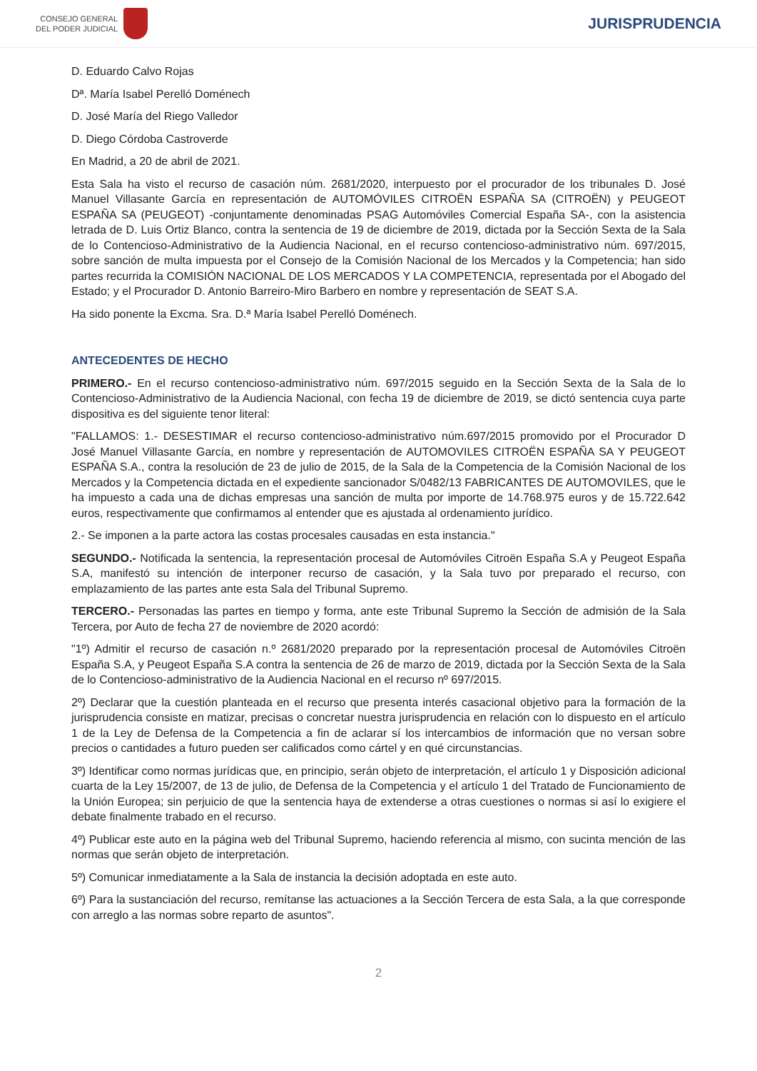CONSEJO GENERAL
DEL PODER JUDICIAL
JURISPRUDENCIA
D. Eduardo Calvo Rojas
Dª. María Isabel Perelló Doménech
D. José María del Riego Valledor
D. Diego Córdoba Castroverde
En Madrid, a 20 de abril de 2021.
Esta Sala ha visto el recurso de casación núm. 2681/2020, interpuesto por el procurador de los tribunales D. José Manuel Villasante García en representación de AUTOMÓVILES CITROËN ESPAÑA SA (CITROËN) y PEUGEOT ESPAÑA SA (PEUGEOT) -conjuntamente denominadas PSAG Automóviles Comercial España SA-, con la asistencia letrada de D. Luis Ortiz Blanco, contra la sentencia de 19 de diciembre de 2019, dictada por la Sección Sexta de la Sala de lo Contencioso-Administrativo de la Audiencia Nacional, en el recurso contencioso-administrativo núm. 697/2015, sobre sanción de multa impuesta por el Consejo de la Comisión Nacional de los Mercados y la Competencia; han sido partes recurrida la COMISIÓN NACIONAL DE LOS MERCADOS Y LA COMPETENCIA, representada por el Abogado del Estado; y el Procurador D. Antonio Barreiro-Miro Barbero en nombre y representación de SEAT S.A.
Ha sido ponente la Excma. Sra. D.ª María Isabel Perelló Doménech.
ANTECEDENTES DE HECHO
PRIMERO.- En el recurso contencioso-administrativo núm. 697/2015 seguido en la Sección Sexta de la Sala de lo Contencioso-Administrativo de la Audiencia Nacional, con fecha 19 de diciembre de 2019, se dictó sentencia cuya parte dispositiva es del siguiente tenor literal:
"FALLAMOS: 1.- DESESTIMAR el recurso contencioso-administrativo núm.697/2015 promovido por el Procurador D José Manuel Villasante García, en nombre y representación de AUTOMOVILES CITROËN ESPAÑA SA Y PEUGEOT ESPAÑA S.A., contra la resolución de 23 de julio de 2015, de la Sala de la Competencia de la Comisión Nacional de los Mercados y la Competencia dictada en el expediente sancionador S/0482/13 FABRICANTES DE AUTOMOVILES, que le ha impuesto a cada una de dichas empresas una sanción de multa por importe de 14.768.975 euros y de 15.722.642 euros, respectivamente que confirmamos al entender que es ajustada al ordenamiento jurídico.
2.- Se imponen a la parte actora las costas procesales causadas en esta instancia."
SEGUNDO.- Notificada la sentencia, la representación procesal de Automóviles Citroën España S.A y Peugeot España S.A, manifestó su intención de interponer recurso de casación, y la Sala tuvo por preparado el recurso, con emplazamiento de las partes ante esta Sala del Tribunal Supremo.
TERCERO.- Personadas las partes en tiempo y forma, ante este Tribunal Supremo la Sección de admisión de la Sala Tercera, por Auto de fecha 27 de noviembre de 2020 acordó:
"1º) Admitir el recurso de casación n.º 2681/2020 preparado por la representación procesal de Automóviles Citroën España S.A, y Peugeot España S.A contra la sentencia de 26 de marzo de 2019, dictada por la Sección Sexta de la Sala de lo Contencioso-administrativo de la Audiencia Nacional en el recurso nº 697/2015.
2º) Declarar que la cuestión planteada en el recurso que presenta interés casacional objetivo para la formación de la jurisprudencia consiste en matizar, precisas o concretar nuestra jurisprudencia en relación con lo dispuesto en el artículo 1 de la Ley de Defensa de la Competencia a fin de aclarar sí los intercambios de información que no versan sobre precios o cantidades a futuro pueden ser calificados como cártel y en qué circunstancias.
3º) Identificar como normas jurídicas que, en principio, serán objeto de interpretación, el artículo 1 y Disposición adicional cuarta de la Ley 15/2007, de 13 de julio, de Defensa de la Competencia y el artículo 1 del Tratado de Funcionamiento de la Unión Europea; sin perjuicio de que la sentencia haya de extenderse a otras cuestiones o normas si así lo exigiere el debate finalmente trabado en el recurso.
4º) Publicar este auto en la página web del Tribunal Supremo, haciendo referencia al mismo, con sucinta mención de las normas que serán objeto de interpretación.
5º) Comunicar inmediatamente a la Sala de instancia la decisión adoptada en este auto.
6º) Para la sustanciación del recurso, remítanse las actuaciones a la Sección Tercera de esta Sala, a la que corresponde con arreglo a las normas sobre reparto de asuntos".
2